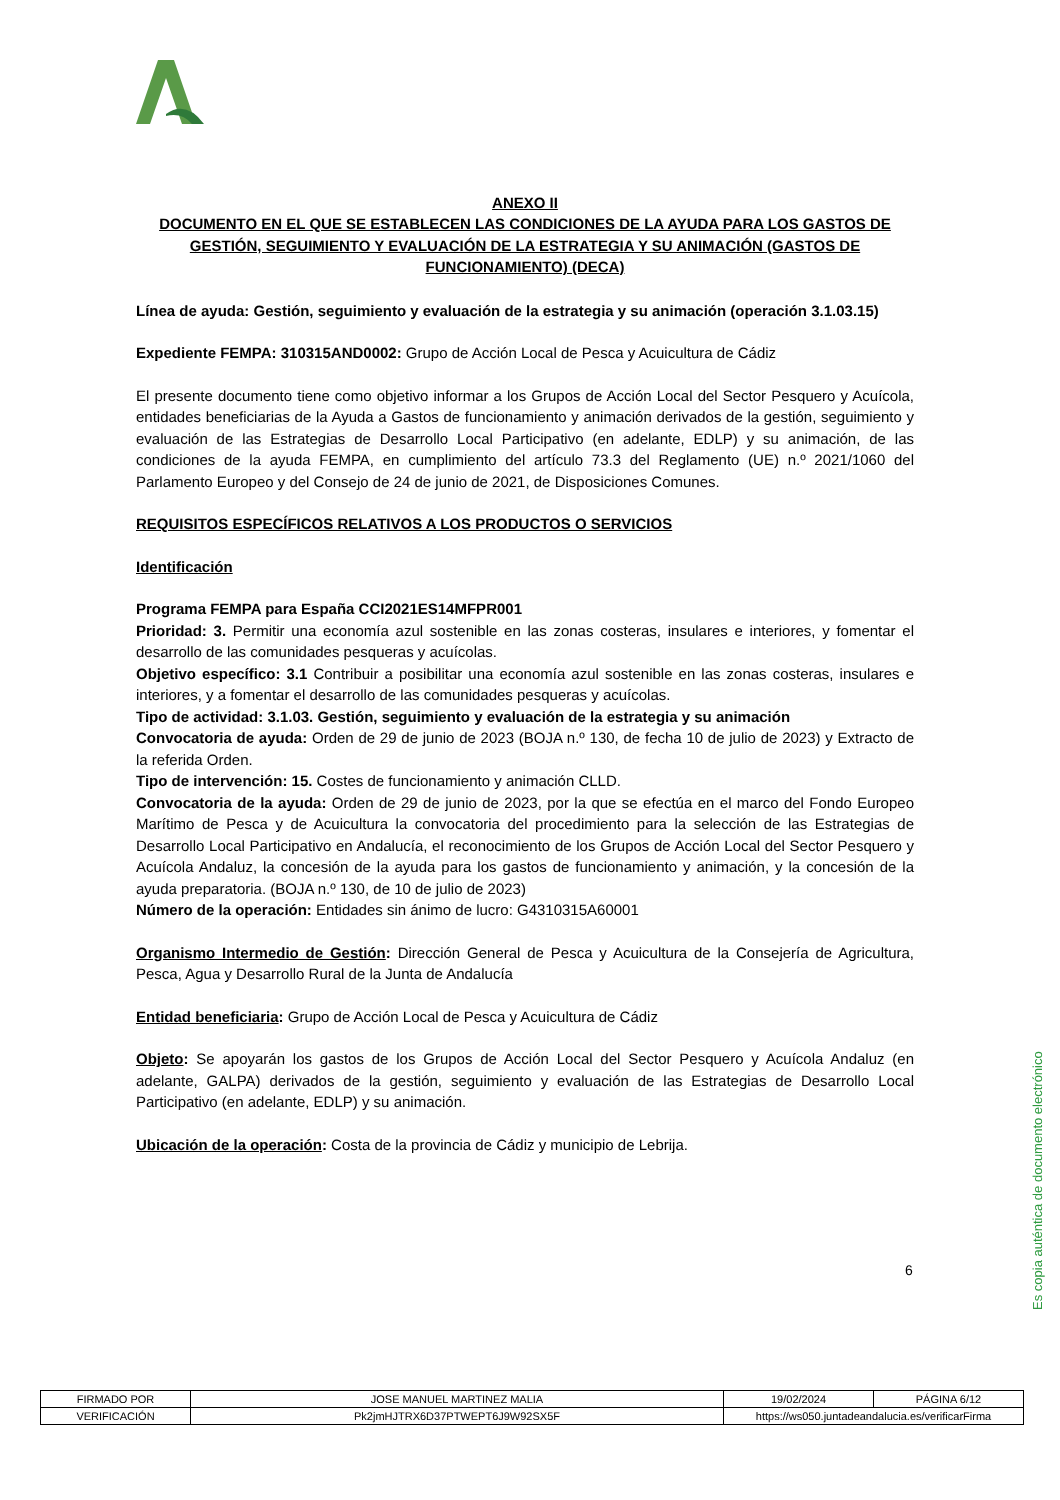ANEXO II
DOCUMENTO EN EL QUE SE ESTABLECEN LAS CONDICIONES DE LA AYUDA PARA LOS GASTOS DE GESTIÓN, SEGUIMIENTO Y EVALUACIÓN DE LA ESTRATEGIA Y SU ANIMACIÓN (GASTOS DE FUNCIONAMIENTO) (DECA)
Línea de ayuda: Gestión, seguimiento y evaluación de la estrategia y su animación (operación 3.1.03.15)
Expediente FEMPA: 310315AND0002: Grupo de Acción Local de Pesca y Acuicultura de Cádiz
El presente documento tiene como objetivo informar a los Grupos de Acción Local del Sector Pesquero y Acuícola, entidades beneficiarias de la Ayuda a Gastos de funcionamiento y animación derivados de la gestión, seguimiento y evaluación de las Estrategias de Desarrollo Local Participativo (en adelante, EDLP) y su animación, de las condiciones de la ayuda FEMPA, en cumplimiento del artículo 73.3 del Reglamento (UE) n.º 2021/1060 del Parlamento Europeo y del Consejo de 24 de junio de 2021, de Disposiciones Comunes.
REQUISITOS ESPECÍFICOS RELATIVOS A LOS PRODUCTOS O SERVICIOS
Identificación
Programa FEMPA para España CCI2021ES14MFPR001
Prioridad: 3. Permitir una economía azul sostenible en las zonas costeras, insulares e interiores, y fomentar el desarrollo de las comunidades pesqueras y acuícolas.
Objetivo específico: 3.1 Contribuir a posibilitar una economía azul sostenible en las zonas costeras, insulares e interiores, y a fomentar el desarrollo de las comunidades pesqueras y acuícolas.
Tipo de actividad: 3.1.03. Gestión, seguimiento y evaluación de la estrategia y su animación
Convocatoria de ayuda: Orden de 29 de junio de 2023 (BOJA n.º 130, de fecha 10 de julio de 2023) y Extracto de la referida Orden.
Tipo de intervención: 15. Costes de funcionamiento y animación CLLD.
Convocatoria de la ayuda: Orden de 29 de junio de 2023, por la que se efectúa en el marco del Fondo Europeo Marítimo de Pesca y de Acuicultura la convocatoria del procedimiento para la selección de las Estrategias de Desarrollo Local Participativo en Andalucía, el reconocimiento de los Grupos de Acción Local del Sector Pesquero y Acuícola Andaluz, la concesión de la ayuda para los gastos de funcionamiento y animación, y la concesión de la ayuda preparatoria. (BOJA n.º 130, de 10 de julio de 2023)
Número de la operación: Entidades sin ánimo de lucro: G4310315A60001
Organismo Intermedio de Gestión: Dirección General de Pesca y Acuicultura de la Consejería de Agricultura, Pesca, Agua y Desarrollo Rural de la Junta de Andalucía
Entidad beneficiaria: Grupo de Acción Local de Pesca y Acuicultura de Cádiz
Objeto: Se apoyarán los gastos de los Grupos de Acción Local del Sector Pesquero y Acuícola Andaluz (en adelante, GALPA) derivados de la gestión, seguimiento y evaluación de las Estrategias de Desarrollo Local Participativo (en adelante, EDLP) y su animación.
Ubicación de la operación: Costa de la provincia de Cádiz y municipio de Lebrija.
6
Es copia auténtica de documento electrónico
| FIRMADO POR | JOSE MANUEL MARTINEZ MALIA | | 19/02/2024 | PÁGINA 6/12 |
| VERIFICACIÓN | Pk2jmHJTRX6D37PTWEPT6J9W92SX5F | https://ws050.juntadeandalucia.es/verificarFirma | | |